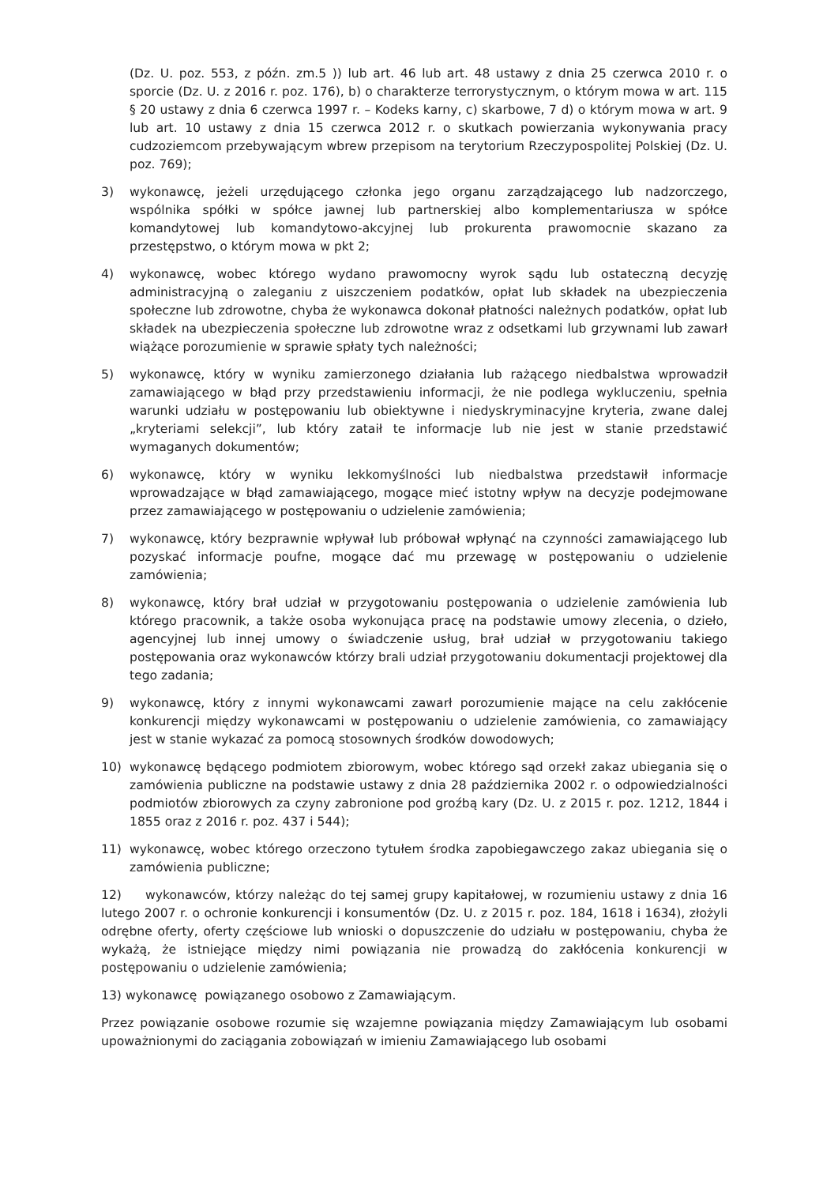(Dz. U. poz. 553, z późn. zm.5 )) lub art. 46 lub art. 48 ustawy z dnia 25 czerwca 2010 r. o sporcie (Dz. U. z 2016 r. poz. 176), b) o charakterze terrorystycznym, o którym mowa w art. 115 § 20 ustawy z dnia 6 czerwca 1997 r. – Kodeks karny, c) skarbowe, 7 d) o którym mowa w art. 9 lub art. 10 ustawy z dnia 15 czerwca 2012 r. o skutkach powierzania wykonywania pracy cudzoziemcom przebywającym wbrew przepisom na terytorium Rzeczypospolitej Polskiej (Dz. U. poz. 769);
3) wykonawcę, jeżeli urzędującego członka jego organu zarządzającego lub nadzorczego, wspólnika spółki w spółce jawnej lub partnerskiej albo komplementariusza w spółce komandytowej lub komandytowo-akcyjnej lub prokurenta prawomocnie skazano za przestępstwo, o którym mowa w pkt 2;
4) wykonawcę, wobec którego wydano prawomocny wyrok sądu lub ostateczną decyzję administracyjną o zaleganiu z uiszczeniem podatków, opłat lub składek na ubezpieczenia społeczne lub zdrowotne, chyba że wykonawca dokonał płatności należnych podatków, opłat lub składek na ubezpieczenia społeczne lub zdrowotne wraz z odsetkami lub grzywnami lub zawarł wiążące porozumienie w sprawie spłaty tych należności;
5) wykonawcę, który w wyniku zamierzonego działania lub rażącego niedbalstwa wprowadził zamawiającego w błąd przy przedstawieniu informacji, że nie podlega wykluczeniu, spełnia warunki udziału w postępowaniu lub obiektywne i niedyskryminacyjne kryteria, zwane dalej „kryteriami selekcji”, lub który zataił te informacje lub nie jest w stanie przedstawić wymaganych dokumentów;
6) wykonawcę, który w wyniku lekkomyślności lub niedbalstwa przedstawił informacje wprowadzające w błąd zamawiającego, mogące mieć istotny wpływ na decyzje podejmowane przez zamawiającego w postępowaniu o udzielenie zamówienia;
7) wykonawcę, który bezprawnie wpływał lub próbował wpłynąć na czynności zamawiającego lub pozyskać informacje poufne, mogące dać mu przewagę w postępowaniu o udzielenie zamówienia;
8) wykonawcę, który brał udział w przygotowaniu postępowania o udzielenie zamówienia lub którego pracownik, a także osoba wykonująca pracę na podstawie umowy zlecenia, o dzieło, agencyjnej lub innej umowy o świadczenie usług, brał udział w przygotowaniu takiego postępowania oraz wykonawców którzy brali udział przygotowaniu dokumentacji projektowej dla tego zadania;
9) wykonawcę, który z innymi wykonawcami zawarł porozumienie mające na celu zakłócenie konkurencji między wykonawcami w postępowaniu o udzielenie zamówienia, co zamawiający jest w stanie wykazać za pomocą stosownych środków dowodowych;
10) wykonawcę będącego podmiotem zbiorowym, wobec którego sąd orzekł zakaz ubiegania się o zamówienia publiczne na podstawie ustawy z dnia 28 października 2002 r. o odpowiedzialności podmiotów zbiorowych za czyny zabronione pod groźbą kary (Dz. U. z 2015 r. poz. 1212, 1844 i 1855 oraz z 2016 r. poz. 437 i 544);
11) wykonawcę, wobec którego orzeczono tytułem środka zapobiegawczego zakaz ubiegania się o zamówienia publiczne;
12) wykonawców, którzy należąc do tej samej grupy kapitałowej, w rozumieniu ustawy z dnia 16 lutego 2007 r. o ochronie konkurencji i konsumentów (Dz. U. z 2015 r. poz. 184, 1618 i 1634), złożyli odrębne oferty, oferty częściowe lub wnioski o dopuszczenie do udziału w postępowaniu, chyba że wykażą, że istniejące między nimi powiązania nie prowadzą do zakłócenia konkurencji w postępowaniu o udzielenie zamówienia;
13) wykonawcę powiązanego osobowo z Zamawiającym.
Przez powiązanie osobowe rozumie się wzajemne powiązania między Zamawiającym lub osobami upoważnionymi do zaciągania zobowiązań w imieniu Zamawiającego lub osobami